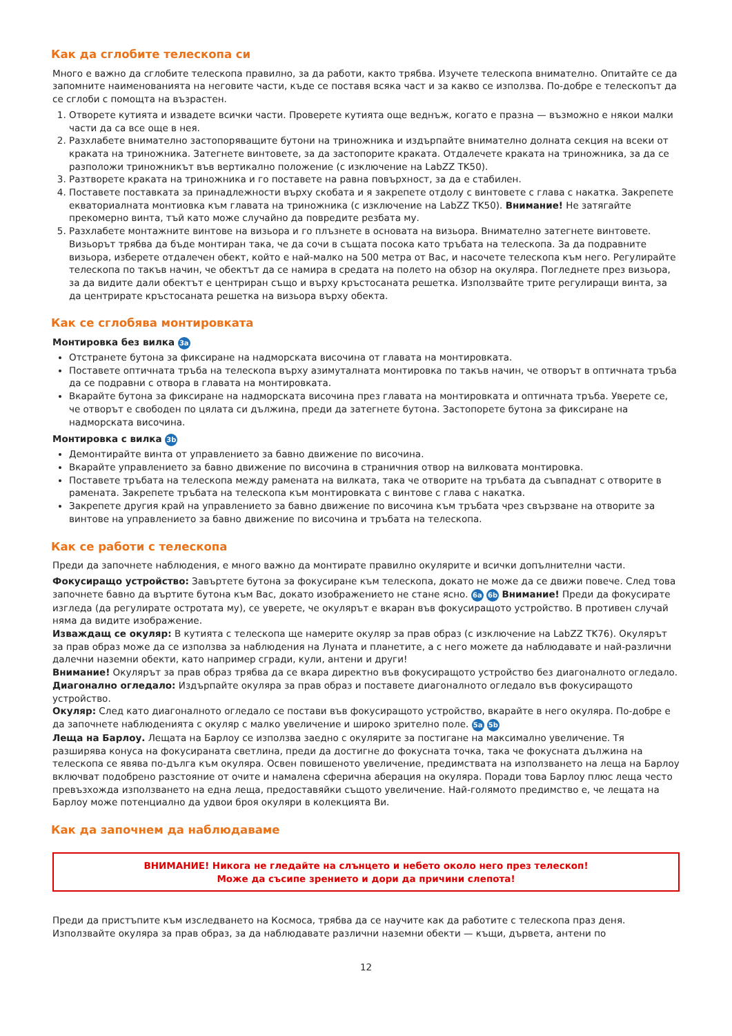Как да сглобите телескопа си
Много е важно да сглобите телескопа правилно, за да работи, както трябва. Изучете телескопа внимателно. Опитайте се да запомните наименованията на неговите части, къде се поставя всяка част и за какво се използва. По-добре е телескопът да се сглоби с помощта на възрастен.
1. Отворете кутията и извадете всички части. Проверете кутията още веднъж, когато е празна — възможно е някои малки части да са все още в нея.
2. Разхлабете внимателно застопоряващите бутони на триножника и издърпайте внимателно долната секция на всеки от краката на триножника. Затегнете винтовете, за да застопорите краката. Отдалечете краката на триножника, за да се разположи триножникът във вертикално положение (с изключение на LabZZ TK50).
3. Разтворете краката на триножника и го поставете на равна повърхност, за да е стабилен.
4. Поставете поставката за принадлежности върху скобата и я закрепете отдолу с винтовете с глава с накатка. Закрепете екваториалната монтиовка към главата на триножника (с изключение на LabZZ TK50). Внимание! Не затягайте прекомерно винта, тъй като може случайно да повредите резбата му.
5. Разхлабете монтажните винтове на визьора и го плъзнете в основата на визьора. Внимателно затегнете винтовете. Визьорът трябва да бъде монтиран така, че да сочи в същата посока като тръбата на телескопа. За да подравните визьора, изберете отдалечен обект, който е най-малко на 500 метра от Вас, и насочете телескопа към него. Регулирайте телескопа по такъв начин, че обектът да се намира в средата на полето на обзор на окуляра. Погледнете през визьора, за да видите дали обектът е центриран също и върху кръстосаната решетка. Използвайте трите регулиращи винта, за да центрирате кръстосаната решетка на визьора върху обекта.
Как се сглобява монтировката
Монтировка без вилка 3a
Отстранете бутона за фиксиране на надморската височина от главата на монтировката.
Поставете оптичната тръба на телескопа върху азимуталната монтировка по такъв начин, че отворът в оптичната тръба да се подравни с отвора в главата на монтировката.
Вкарайте бутона за фиксиране на надморската височина през главата на монтировката и оптичната тръба. Уверете се, че отворът е свободен по цялата си дължина, преди да затегнете бутона. Застопорете бутона за фиксиране на надморската височина.
Монтировка с вилка 3b
Демонтирайте винта от управлението за бавно движение по височина.
Вкарайте управлението за бавно движение по височина в страничния отвор на вилковата монтировка.
Поставете тръбата на телескопа между рамената на вилката, така че отворите на тръбата да съвпаднат с отворите в рамената. Закрепете тръбата на телескопа към монтировката с винтове с глава с накатка.
Закрепете другия край на управлението за бавно движение по височина към тръбата чрез свързване на отворите за винтове на управлението за бавно движение по височина и тръбата на телескопа.
Как се работи с телескопа
Преди да започнете наблюдения, е много важно да монтирате правилно окулярите и всички допълнителни части.
Фокусиращо устройство: Завъртете бутона за фокусиране към телескопа, докато не може да се движи повече. След това започнете бавно да въртите бутона към Вас, докато изображението не стане ясно. 6a 6b Внимание! Преди да фокусирате изгледа (да регулирате остротата му), се уверете, че окулярът е вкаран във фокусиращото устройство. В противен случай няма да видите изображение.
Изваждащ се окуляр: В кутията с телескопа ще намерите окуляр за прав образ (с изключение на LabZZ TK76). Окулярът за прав образ може да се използва за наблюдения на Луната и планетите, а с него можете да наблюдавате и най-различни далечни наземни обекти, като например сгради, кули, антени и други!
Внимание! Окулярът за прав образ трябва да се вкара директно във фокусиращото устройство без диагоналното огледало.
Диагонално огледало: Издърпайте окуляра за прав образ и поставете диагоналното огледало във фокусиращото устройство.
Окуляр: След като диагоналното огледало се постави във фокусиращото устройство, вкарайте в него окуляра. По-добре е да започнете наблюденията с окуляр с малко увеличение и широко зрително поле. 5a 5b
Леща на Барлоу. Лещата на Барлоу се използва заедно с окулярите за постигане на максимално увеличение. Тя разширява конуса на фокусираната светлина, преди да достигне до фокусната точка, така че фокусната дължина на телескопа се явява по-дълга към окуляра. Освен повишеното увеличение, предимствата на използването на леща на Барлоу включват подобрено разстояние от очите и намалена сферична аберация на окуляра. Поради това Барлоу плюс леща често превъзхожда използването на една леща, предоставяйки същото увеличение. Най-голямото предимство е, че лещата на Барлоу може потенциално да удвои броя окуляри в колекцията Ви.
Как да започнем да наблюдаваме
ВНИМАНИЕ! Никога не гледайте на слънцето и небето около него през телескоп!
Може да съсипе зрението и дори да причини слепота!
Преди да пристъпите към изследването на Космоса, трябва да се научите как да работите с телескопа праз деня. Използвайте окуляра за прав образ, за да наблюдавате различни наземни обекти — къщи, дървета, антени по
12